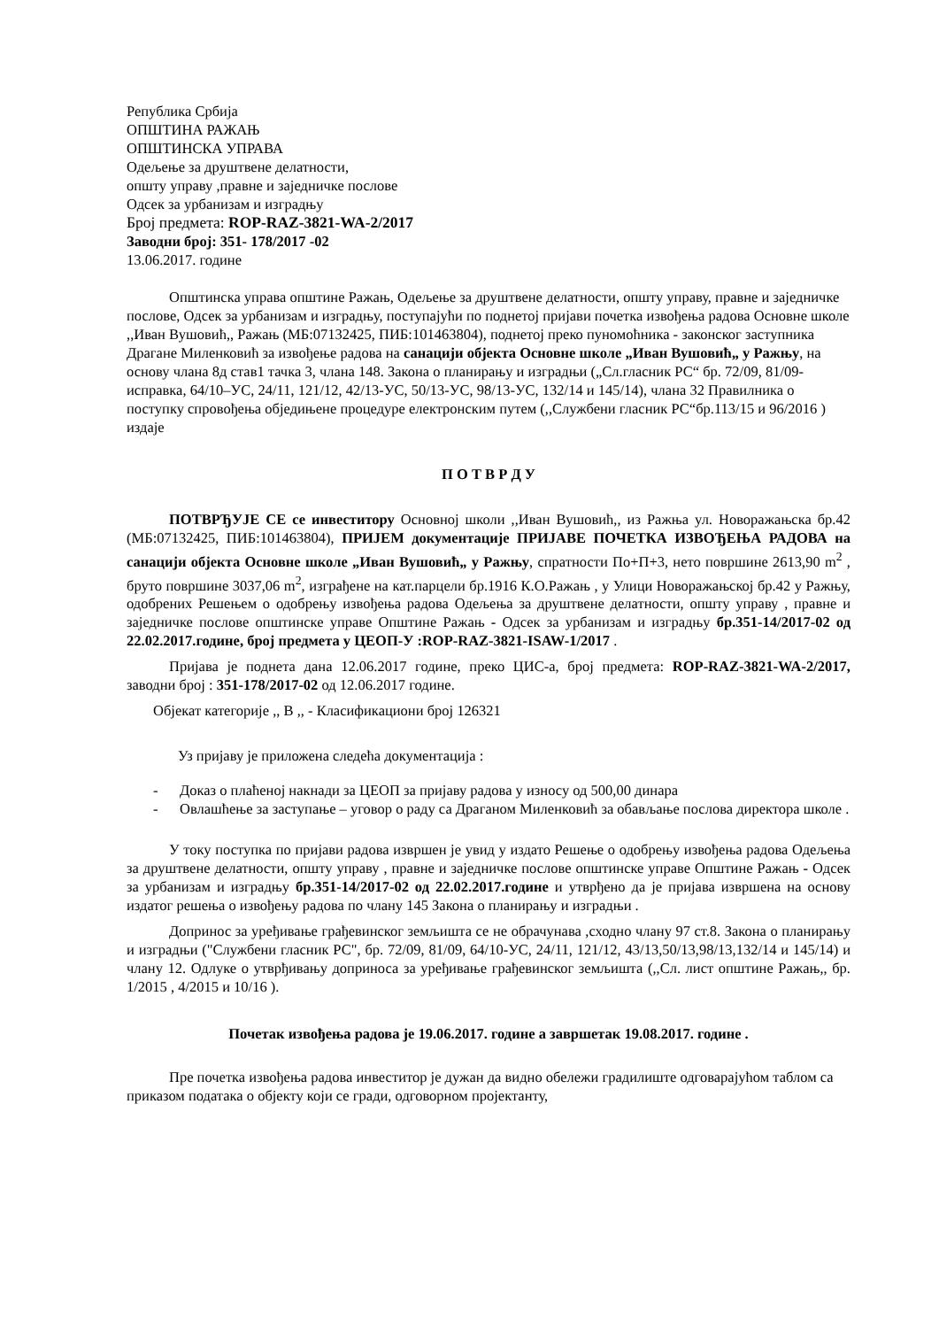Република Србија
ОПШТИНА РАЖАЊ
ОПШТИНСКА УПРАВА
Одељење за друштвене делатности,
општу управу ,правне и заједничке послове
Одсек за урбанизам и изградњу
Број предмета: ROP-RAZ-3821-WA-2/2017
Заводни број: 351- 178/2017 -02
13.06.2017. године
Општинска управа општине Ражањ, Одељење за друштвене делатности, општу управу, правне и заједничке послове, Одсек за урбанизам и изградњу, поступајући по поднетој пријави почетка извођења радова Основне школе ,,Иван Вушовић,, Ражањ (МБ:07132425, ПИБ:101463804), поднетој преко пуномоћника - законског заступника Драгане Миленковић за извођење радова на санацији објекта Основне школе „Иван Вушовић„ у Ражњу, на основу члана 8д став1 тачка 3, члана 148. Закона о планирању и изградњи („Сл.гласник РС“ бр. 72/09, 81/09-исправка, 64/10–УС, 24/11, 121/12, 42/13-УС, 50/13-УС, 98/13-УС, 132/14 и 145/14), члана 32 Правилника о поступку спровођења обједињене процедуре електронским путем (,,Службени гласник РС“бр.113/15 и 96/2016 ) издаје
П О Т В Р Д У
ПОТВРЂУЈЕ СЕ се инвеститору Основној школи ,,Иван Вушовић,, из Ражња ул. Новоражањска бр.42 (МБ:07132425, ПИБ:101463804), ПРИЈЕМ документације ПРИЈАВЕ ПОЧЕТКА ИЗВОЂЕЊА РАДОВА на санацији објекта Основне школе „Иван Вушовић„ у Ражњу, спратности По+П+3, нето површине 2613,90 m<sup>2</sup> , бруто површине 3037,06 m<sup>2</sup>, изграђене на кат.парцели бр.1916 К.О.Ражањ , у Улици Новоражањској бр.42 у Ражњу, одобрених Решењем о одобрењу извођења радова Одељења за друштвене делатности, општу управу , правне и заједничке послове општинске управе Општине Ражањ - Одсек за урбанизам и изградњу бр.351-14/2017-02 од 22.02.2017.године, број предмета у ЦЕОП-У :ROP-RAZ-3821-ISAW-1/2017 .
Пријава је поднета дана 12.06.2017 године, преко ЦИС-а, број предмета: ROP-RAZ-3821-WA-2/2017, заводни број : 351-178/2017-02 од 12.06.2017 године.
Објекат категорије ,, В ,, - Класификациони број 126321
Уз пријаву је приложена следећа документација :
- Доказ о плаћеној накнади за ЦЕОП за пријаву радова у износу од 500,00 динара
- Овлашћење за заступање – уговор о раду са Драганом Миленковић за обављање послова директора школе .
У току поступка по пријави радова извршен је увид у издато Решење о одобрењу извођења радова Одељења за друштвене делатности, општу управу , правне и заједничке послове општинске управе Општине Ражањ - Одсек за урбанизам и изградњу бр.351-14/2017-02 од 22.02.2017.године и утврђено да је пријава извршена на основу издатог решења о извођењу радова по члану 145 Закона о планирању и изградњи .
Допринос за уређивање грађевинског земљишта се не обрачунава ,сходно члану 97 ст.8. Закона о планирању и изградњи ("Службени гласник РС", бр. 72/09, 81/09, 64/10-УС, 24/11, 121/12, 43/13,50/13,98/13,132/14 и 145/14) и члану 12. Одлуке о утврђивању доприноса за уређивање грађевинског земљишта (,,Сл. лист општине Ражањ,, бр. 1/2015 , 4/2015 и 10/16 ).
Почетак извођења радова је 19.06.2017. године а завршетак 19.08.2017. године .
Пре почетка извођења радова инвеститор је дужан да видно обележи градилиште одговарајућом таблом са приказом података о објекту који се гради, одговорном пројектанту,